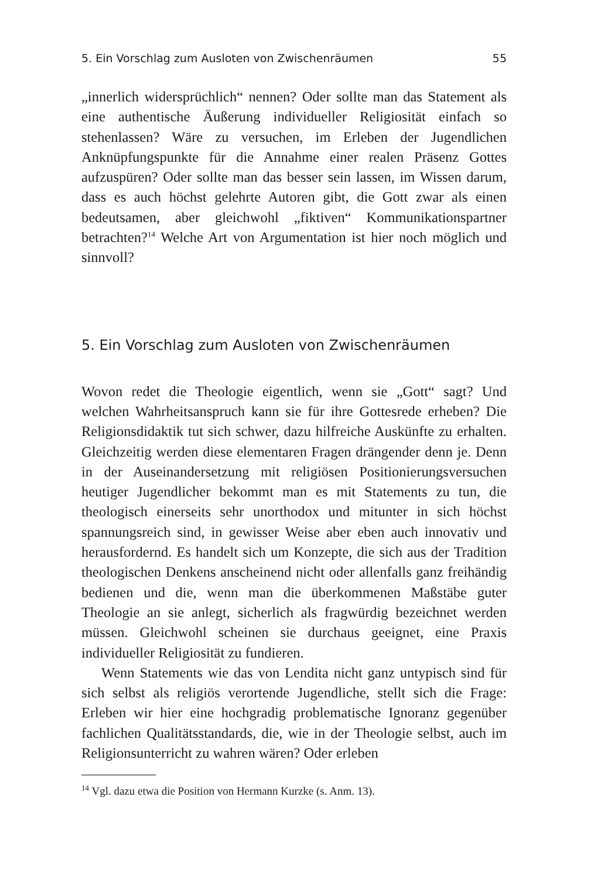5. Ein Vorschlag zum Ausloten von Zwischenräumen 55
„innerlich widersprüchlich“ nennen? Oder sollte man das Statement als eine authentische Äußerung individueller Religiosität einfach so stehenlassen? Wäre zu versuchen, im Erleben der Jugendlichen Anknüpfungspunkte für die Annahme einer realen Präsenz Gottes aufzuspüren? Oder sollte man das besser sein lassen, im Wissen darum, dass es auch höchst gelehrte Autoren gibt, die Gott zwar als einen bedeutsamen, aber gleichwohl „fiktiven“ Kommunikationspartner betrachten?<sup>14</sup> Welche Art von Argumentation ist hier noch möglich und sinnvoll?
5. Ein Vorschlag zum Ausloten von Zwischenräumen
Wovon redet die Theologie eigentlich, wenn sie „Gott“ sagt? Und welchen Wahrheitsanspruch kann sie für ihre Gottesrede erheben? Die Religionsdidaktik tut sich schwer, dazu hilfreiche Auskünfte zu erhalten. Gleichzeitig werden diese elementaren Fragen drängender denn je. Denn in der Auseinandersetzung mit religiösen Positionierungsversuchen heutiger Jugendlicher bekommt man es mit Statements zu tun, die theologisch einerseits sehr unorthodox und mitunter in sich höchst spannungsreich sind, in gewisser Weise aber eben auch innovativ und herausfordernd. Es handelt sich um Konzepte, die sich aus der Tradition theologischen Denkens anscheinend nicht oder allenfalls ganz freihändig bedienen und die, wenn man die überkommenen Maßstäbe guter Theologie an sie anlegt, sicherlich als fragwürdig bezeichnet werden müssen. Gleichwohl scheinen sie durchaus geeignet, eine Praxis individueller Religiosität zu fundieren.
Wenn Statements wie das von Lendita nicht ganz untypisch sind für sich selbst als religiös verortende Jugendliche, stellt sich die Frage: Erleben wir hier eine hochgradig problematische Ignoranz gegenüber fachlichen Qualitätsstandards, die, wie in der Theologie selbst, auch im Religionsunterricht zu wahren wären? Oder erleben
<sup>14</sup> Vgl. dazu etwa die Position von Hermann Kurzke (s. Anm. 13).